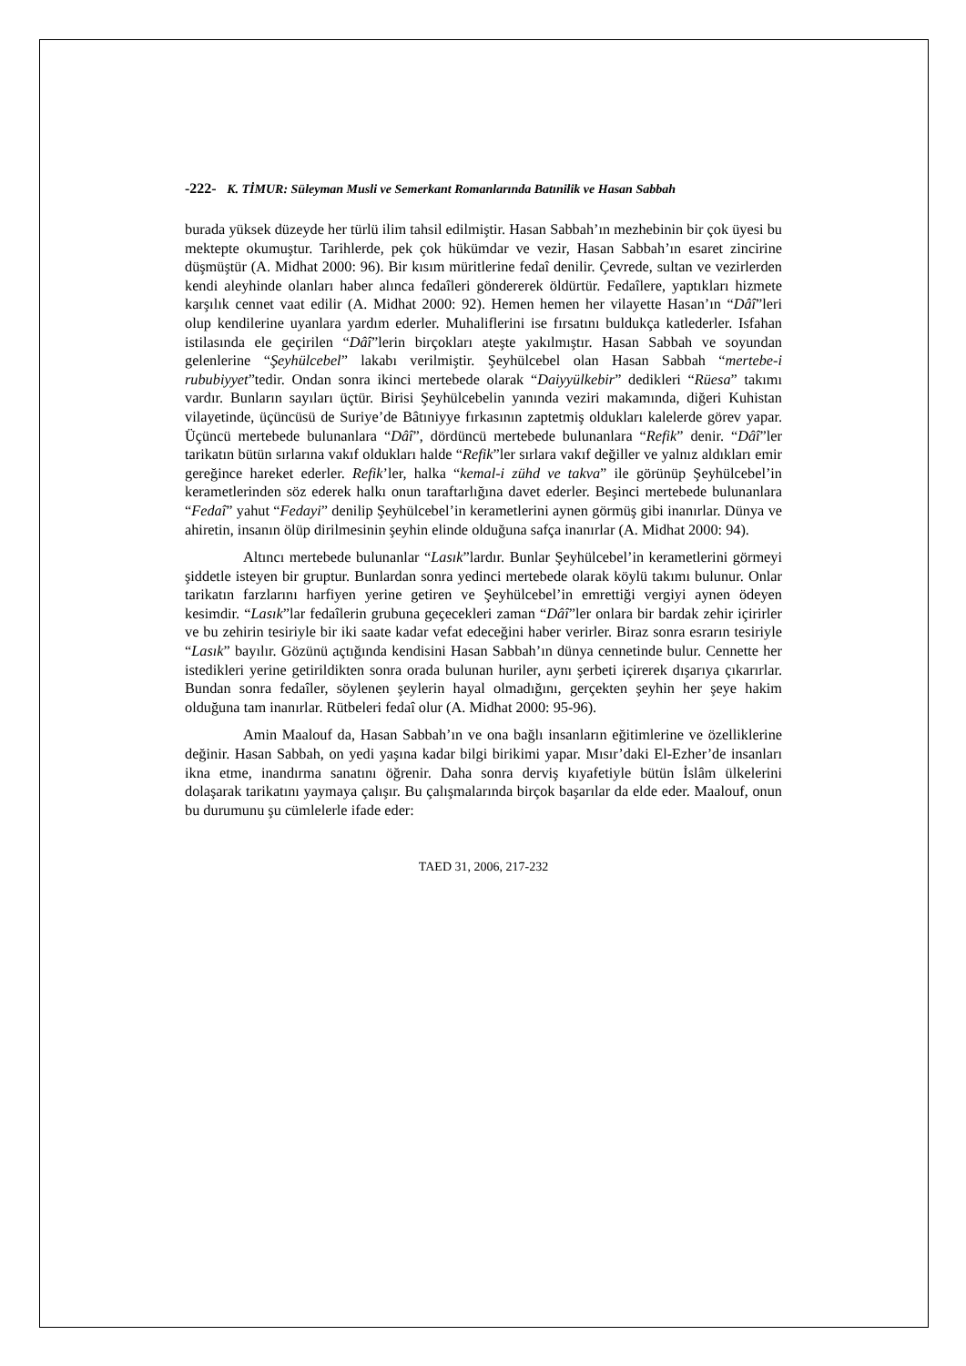-222- K. TİMUR: Süleyman Musli ve Semerkant Romanlarında Batınilik ve Hasan Sabbah
burada yüksek düzeyde her türlü ilim tahsil edilmiştir. Hasan Sabbah’ın mezhebinin bir çok üyesi bu mektepte okumuştur. Tarihlerde, pek çok hükümdar ve vezir, Hasan Sabbah’ın esaret zincirine düşmüştür (A. Midhat 2000: 96). Bir kısım müritlerine fedaî denilir. Çevrede, sultan ve vezirlerden kendi aleyhinde olanları haber alınca fedaîleri göndererek öldürtür. Fedaîlere, yaptıkları hizmete karşılık cennet vaat edilir (A. Midhat 2000: 92). Hemen hemen her vilayette Hasan’ın “Dâî”leri olup kendilerine uyanlara yardım ederler. Muhaliflerini ise fırsatını buldukça katlederler. Isfahan istilasında ele geçirilen “Dâî”lerin birçokları ateşte yakılmıştır. Hasan Sabbah ve soyundan gelenlerine “Şeyhülcebel” lakabı verilmiştir. Şeyhülcebel olan Hasan Sabbah “mertebe-i rububiyyet”tedir. Ondan sonra ikinci mertebede olarak “Daiyyülkebir” dedikleri “Rüesa” takımı vardır. Bunların sayıları üçtür. Birisi Şeyhülcebelin yanında veziri makamında, diğeri Kuhistan vilayetinde, üçüncüsü de Suriye’de Bâtıniyye fırkasının zaptetmiş oldukları kalelerde görev yapar. Üçüncü mertebede bulunanlara “Dâî”, dördüncü mertebede bulunanlara “Refik” denir. “Dâî”ler tarikatın bütün sırlarına vakıf oldukları halde “Refik”ler sırlara vakıf değiller ve yalnız aldıkları emir gereğince hareket ederler. Refik’ler, halka “kemal-i zühd ve takva” ile görünüp Şeyhülcebel’in kerametlerinden söz ederek halkı onun taraftarlığına davet ederler. Beşinci mertebede bulunanlara “Fedaî” yahut “Fedayi” denilip Şeyhülcebel’in kerametlerini aynen görmüş gibi inanırlar. Dünya ve ahiretin, insanın ölüp dirilmesinin şeyhin elinde olduğuna safça inanırlar (A. Midhat 2000: 94).
Altıncı mertebede bulunanlar “Lasık”lardır. Bunlar Şeyhülcebel’in kerametlerini görmeyi şiddetle isteyen bir gruptur. Bunlardan sonra yedinci mertebede olarak köylü takımı bulunur. Onlar tarikatın farzlarını harfiyen yerine getiren ve Şeyhülcebel’in emrettiği vergiyi aynen ödeyen kesimdir. “Lasık”lar fedaîlerin grubuna geçecekleri zaman “Dâî”ler onlara bir bardak zehir içirirler ve bu zehirin tesiriyle bir iki saate kadar vefat edeceğini haber verirler. Biraz sonra esrarın tesiriyle “Lasık” bayılır. Gözünü açtığında kendisini Hasan Sabbah’ın dünya cennetinde bulur. Cennette her istedikleri yerine getirildikten sonra orada bulunan huriler, aynı şerbeti içirerek dışarıya çıkarırlar. Bundan sonra fedaîler, söylenen şeylerin hayal olmadığını, gerçekten şeyhin her şeye hakim olduğuna tam inanırlar. Rütbeleri fedaî olur (A. Midhat 2000: 95-96).
Amin Maalouf da, Hasan Sabbah’ın ve ona bağlı insanların eğitimlerine ve özelliklerine değinir. Hasan Sabbah, on yedi yaşına kadar bilgi birikimi yapar. Mısır’daki El-Ezher’de insanları ikna etme, inandırma sanatını öğrenir. Daha sonra derviş kıyafetiyle bütün İslâm ülkelerini dolaşarak tarikatını yaymaya çalışır. Bu çalışmalarında birçok başarılar da elde eder. Maalouf, onun bu durumunu şu cümlelerle ifade eder:
TAED 31, 2006, 217-232